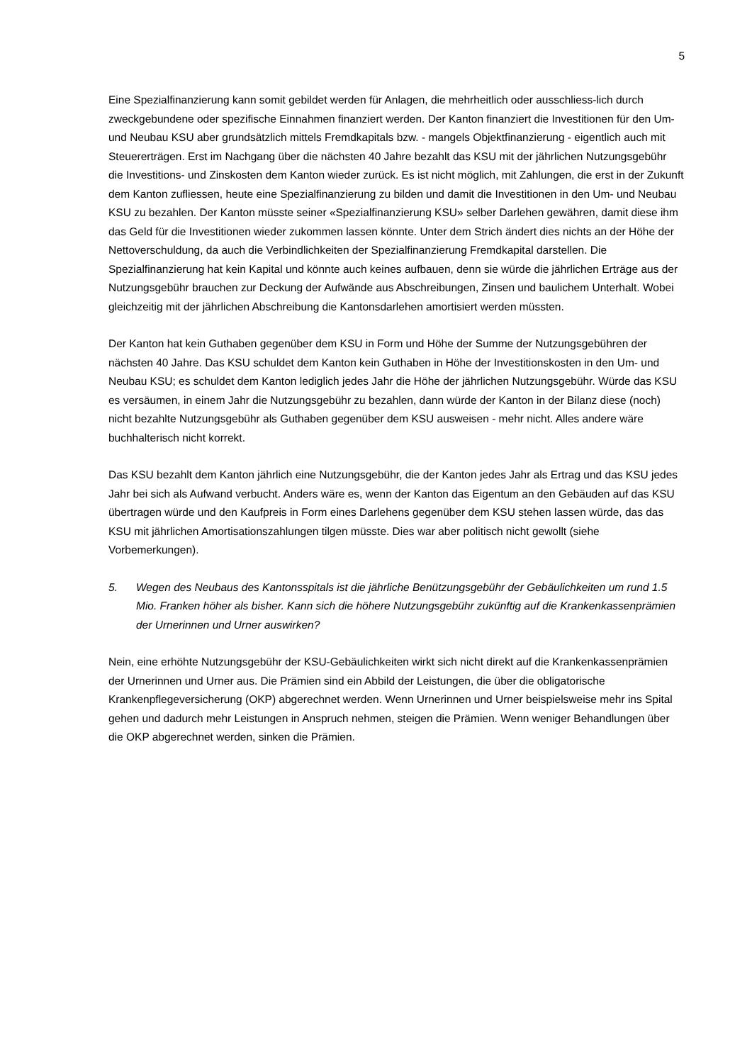5
Eine Spezialfinanzierung kann somit gebildet werden für Anlagen, die mehrheitlich oder ausschliess-lich durch zweckgebundene oder spezifische Einnahmen finanziert werden. Der Kanton finanziert die Investitionen für den Um- und Neubau KSU aber grundsätzlich mittels Fremdkapitals bzw. - mangels Objektfinanzierung - eigentlich auch mit Steuererträgen. Erst im Nachgang über die nächsten 40 Jahre bezahlt das KSU mit der jährlichen Nutzungsgebühr die Investitions- und Zinskosten dem Kanton wieder zurück. Es ist nicht möglich, mit Zahlungen, die erst in der Zukunft dem Kanton zufliessen, heute eine Spezialfinanzierung zu bilden und damit die Investitionen in den Um- und Neubau KSU zu bezahlen. Der Kanton müsste seiner «Spezialfinanzierung KSU» selber Darlehen gewähren, damit diese ihm das Geld für die Investitionen wieder zukommen lassen könnte. Unter dem Strich ändert dies nichts an der Höhe der Nettoverschuldung, da auch die Verbindlichkeiten der Spezialfinanzierung Fremdkapital darstellen. Die Spezialfinanzierung hat kein Kapital und könnte auch keines aufbauen, denn sie würde die jährlichen Erträge aus der Nutzungsgebühr brauchen zur Deckung der Aufwände aus Abschreibungen, Zinsen und baulichem Unterhalt. Wobei gleichzeitig mit der jährlichen Abschreibung die Kantonsdarlehen amortisiert werden müssten.
Der Kanton hat kein Guthaben gegenüber dem KSU in Form und Höhe der Summe der Nutzungsgebühren der nächsten 40 Jahre. Das KSU schuldet dem Kanton kein Guthaben in Höhe der Investitionskosten in den Um- und Neubau KSU; es schuldet dem Kanton lediglich jedes Jahr die Höhe der jährlichen Nutzungsgebühr. Würde das KSU es versäumen, in einem Jahr die Nutzungsgebühr zu bezahlen, dann würde der Kanton in der Bilanz diese (noch) nicht bezahlte Nutzungsgebühr als Guthaben gegenüber dem KSU ausweisen - mehr nicht. Alles andere wäre buchhalterisch nicht korrekt.
Das KSU bezahlt dem Kanton jährlich eine Nutzungsgebühr, die der Kanton jedes Jahr als Ertrag und das KSU jedes Jahr bei sich als Aufwand verbucht. Anders wäre es, wenn der Kanton das Eigentum an den Gebäuden auf das KSU übertragen würde und den Kaufpreis in Form eines Darlehens gegenüber dem KSU stehen lassen würde, das das KSU mit jährlichen Amortisationszahlungen tilgen müsste. Dies war aber politisch nicht gewollt (siehe Vorbemerkungen).
5. Wegen des Neubaus des Kantonsspitals ist die jährliche Benützungsgebühr der Gebäulichkeiten um rund 1.5 Mio. Franken höher als bisher. Kann sich die höhere Nutzungsgebühr zukünftig auf die Krankenkassenprämien der Urnerinnen und Urner auswirken?
Nein, eine erhöhte Nutzungsgebühr der KSU-Gebäulichkeiten wirkt sich nicht direkt auf die Krankenkassenprämien der Urnerinnen und Urner aus. Die Prämien sind ein Abbild der Leistungen, die über die obligatorische Krankenpflegeversicherung (OKP) abgerechnet werden. Wenn Urnerinnen und Urner beispielsweise mehr ins Spital gehen und dadurch mehr Leistungen in Anspruch nehmen, steigen die Prämien. Wenn weniger Behandlungen über die OKP abgerechnet werden, sinken die Prämien.